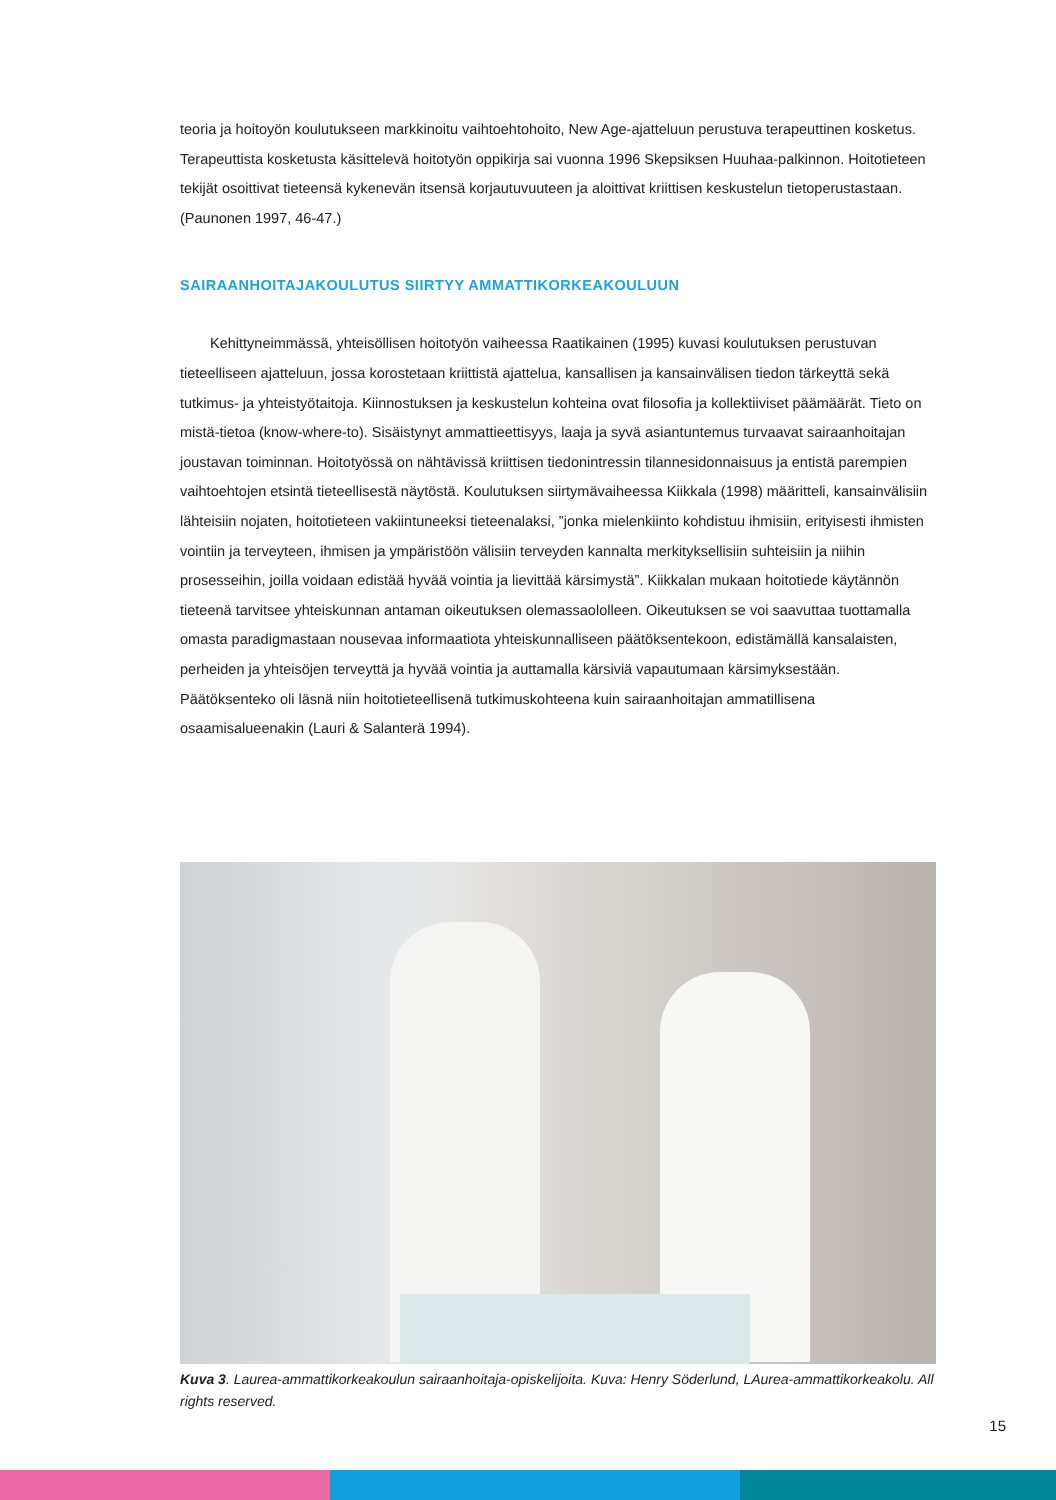teoria ja hoitoyön koulutukseen markkinoitu vaihtoehtohoito, New Age-ajatteluun perustuva terapeuttinen kosketus. Terapeuttista kosketusta käsittelevä hoitotyön oppikirja sai vuonna 1996 Skepsiksen Huuhaa-palkinnon. Hoitotieteen tekijät osoittivat tieteensä kykenevän itsensä korjautuvuuteen ja aloittivat kriittisen keskustelun tietoperustastaan. (Paunonen 1997, 46-47.)
SAIRAANHOITAJAKOULUTUS SIIRTYY AMMATTIKORKEAKOULUUN
Kehittyneimmässä, yhteisöllisen hoitotyön vaiheessa Raatikainen (1995) kuvasi koulutuksen perustuvan tieteelliseen ajatteluun, jossa korostetaan kriittistä ajattelua, kansallisen ja kansainvälisen tiedon tärkeyttä sekä tutkimus- ja yhteistyötaitoja. Kiinnostuksen ja keskustelun kohteina ovat filosofia ja kollektiiviset päämäärät. Tieto on mistä-tietoa (know-where-to). Sisäistynyt ammattieettisyys, laaja ja syvä asiantuntemus turvaavat sairaanhoitajan joustavan toiminnan. Hoitotyössä on nähtävissä kriittisen tiedonintressin tilannesidonnaisuus ja entistä parempien vaihtoehtojen etsintä tieteellisestä näytöstä. Koulutuksen siirtymävaiheessa Kiikkala (1998) määritteli, kansainvälisiin lähteisiin nojaten, hoitotieteen vakiintuneeksi tieteenalaksi, ”jonka mielenkiinto kohdistuu ihmisiin, erityisesti ihmisten vointiin ja terveyteen, ihmisen ja ympäristöön välisiin terveyden kannalta merkityksellisiin suhteisiin ja niihin prosesseihin, joilla voidaan edistää hyvää vointia ja lievittää kärsimystä”. Kiikkalan mukaan hoitotiede käytännön tieteenä tarvitsee yhteiskunnan antaman oikeutuksen olemassaololleen. Oikeutuksen se voi saavuttaa tuottamalla omasta paradigmastaan nousevaa informaatiota yhteiskunnalliseen päätöksentekoon, edistämällä kansalaisten, perheiden ja yhteisöjen terveyttä ja hyvää vointia ja auttamalla kärsiviä vapautumaan kärsimyksestään. Päätöksenteko oli läsnä niin hoitotieteellisenä tutkimuskohteena kuin sairaanhoitajan ammatillisena osaamisalueenakin (Lauri & Salanterä 1994).
Kuva 3. Laurea-ammattikorkeakoulun sairaanhoitaja-opiskelijoita. Kuva: Henry Söderlund, LAurea-ammattikorkeakolu. All rights reserved.
15